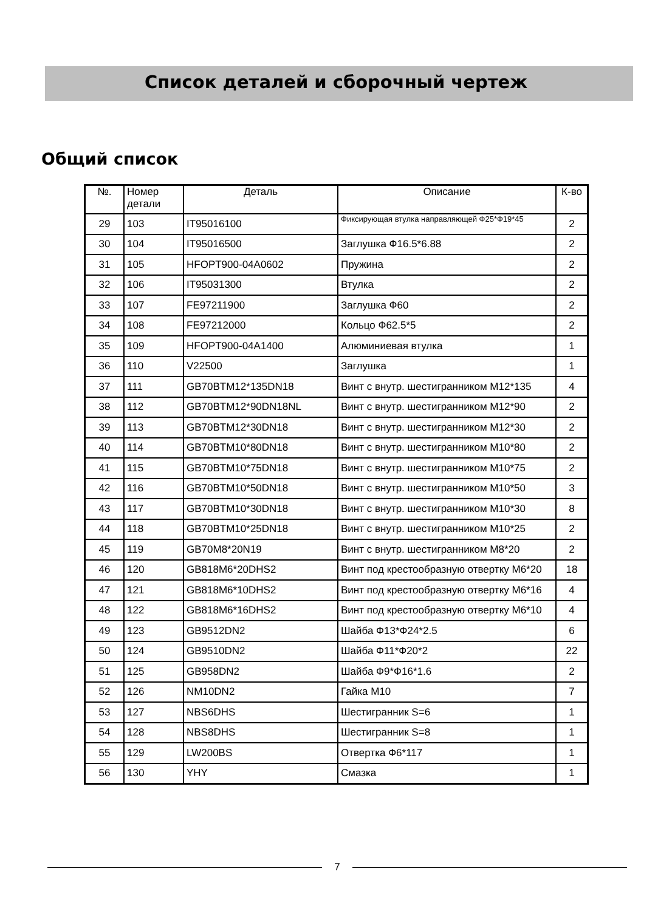Список деталей и сборочный чертеж
Общий список
| №. | Номер детали | Деталь | Описание | К-во |
| --- | --- | --- | --- | --- |
| 29 | 103 | IT95016100 | Фиксирующая втулка направляющей Ф25*Ф19*45 | 2 |
| 30 | 104 | IT95016500 | Заглушка Ф16.5*6.88 | 2 |
| 31 | 105 | HFOPT900-04A0602 | Пружина | 2 |
| 32 | 106 | IT95031300 | Втулка | 2 |
| 33 | 107 | FE97211900 | Заглушка Ф60 | 2 |
| 34 | 108 | FE97212000 | Кольцо Ф62.5*5 | 2 |
| 35 | 109 | HFOPT900-04A1400 | Алюминиевая втулка | 1 |
| 36 | 110 | V22500 | Заглушка | 1 |
| 37 | 111 | GB70BTM12*135DN18 | Винт с внутр. шестигранником M12*135 | 4 |
| 38 | 112 | GB70BTM12*90DN18NL | Винт с внутр. шестигранником M12*90 | 2 |
| 39 | 113 | GB70BTM12*30DN18 | Винт с внутр. шестигранником M12*30 | 2 |
| 40 | 114 | GB70BTM10*80DN18 | Винт с внутр. шестигранником M10*80 | 2 |
| 41 | 115 | GB70BTM10*75DN18 | Винт с внутр. шестигранником M10*75 | 2 |
| 42 | 116 | GB70BTM10*50DN18 | Винт с внутр. шестигранником M10*50 | 3 |
| 43 | 117 | GB70BTM10*30DN18 | Винт с внутр. шестигранником M10*30 | 8 |
| 44 | 118 | GB70BTM10*25DN18 | Винт с внутр. шестигранником M10*25 | 2 |
| 45 | 119 | GB70M8*20N19 | Винт с внутр. шестигранником M8*20 | 2 |
| 46 | 120 | GB818M6*20DHS2 | Винт под крестообразную отвертку M6*20 | 18 |
| 47 | 121 | GB818M6*10DHS2 | Винт под крестообразную отвертку M6*16 | 4 |
| 48 | 122 | GB818M6*16DHS2 | Винт под крестообразную отвертку M6*10 | 4 |
| 49 | 123 | GB9512DN2 | Шайба Ф13*Ф24*2.5 | 6 |
| 50 | 124 | GB9510DN2 | Шайба Ф11*Ф20*2 | 22 |
| 51 | 125 | GB958DN2 | Шайба Ф9*Ф16*1.6 | 2 |
| 52 | 126 | NM10DN2 | Гайка M10 | 7 |
| 53 | 127 | NBS6DHS | Шестигранник S=6 | 1 |
| 54 | 128 | NBS8DHS | Шестигранник S=8 | 1 |
| 55 | 129 | LW200BS | Отвертка Ф6*117 | 1 |
| 56 | 130 | YHY | Смазка | 1 |
7